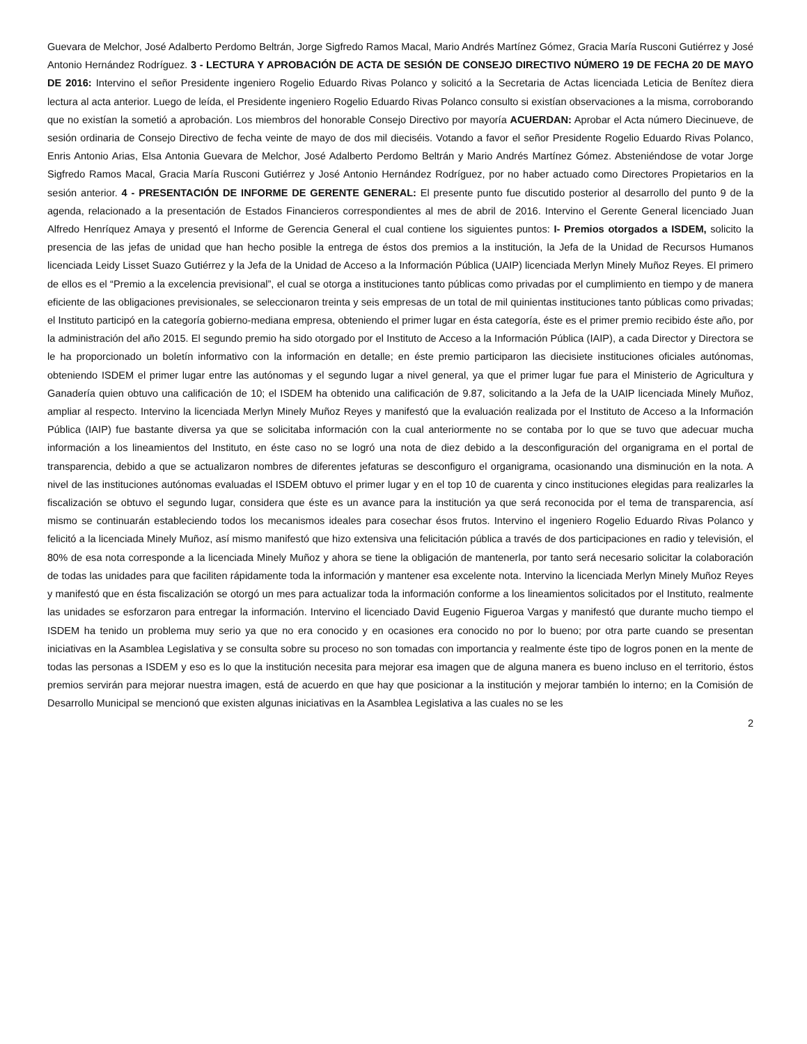Guevara de Melchor, José Adalberto Perdomo Beltrán, Jorge Sigfredo Ramos Macal, Mario Andrés Martínez Gómez, Gracia María Rusconi Gutiérrez y José Antonio Hernández Rodríguez. 3 - LECTURA Y APROBACIÓN DE ACTA DE SESIÓN DE CONSEJO DIRECTIVO NÚMERO 19 DE FECHA 20 DE MAYO DE 2016: Intervino el señor Presidente ingeniero Rogelio Eduardo Rivas Polanco y solicitó a la Secretaria de Actas licenciada Leticia de Benítez diera lectura al acta anterior. Luego de leída, el Presidente ingeniero Rogelio Eduardo Rivas Polanco consulto si existían observaciones a la misma, corroborando que no existían la sometió a aprobación. Los miembros del honorable Consejo Directivo por mayoría ACUERDAN: Aprobar el Acta número Diecinueve, de sesión ordinaria de Consejo Directivo de fecha veinte de mayo de dos mil dieciséis. Votando a favor el señor Presidente Rogelio Eduardo Rivas Polanco, Enris Antonio Arias, Elsa Antonia Guevara de Melchor, José Adalberto Perdomo Beltrán y Mario Andrés Martínez Gómez. Absteniéndose de votar Jorge Sigfredo Ramos Macal, Gracia María Rusconi Gutiérrez y José Antonio Hernández Rodríguez, por no haber actuado como Directores Propietarios en la sesión anterior. 4 - PRESENTACIÓN DE INFORME DE GERENTE GENERAL: El presente punto fue discutido posterior al desarrollo del punto 9 de la agenda, relacionado a la presentación de Estados Financieros correspondientes al mes de abril de 2016. Intervino el Gerente General licenciado Juan Alfredo Henríquez Amaya y presentó el Informe de Gerencia General el cual contiene los siguientes puntos: I- Premios otorgados a ISDEM, solicito la presencia de las jefas de unidad que han hecho posible la entrega de éstos dos premios a la institución, la Jefa de la Unidad de Recursos Humanos licenciada Leidy Lisset Suazo Gutiérrez y la Jefa de la Unidad de Acceso a la Información Pública (UAIP) licenciada Merlyn Minely Muñoz Reyes. El primero de ellos es el “Premio a la excelencia previsional”, el cual se otorga a instituciones tanto públicas como privadas por el cumplimiento en tiempo y de manera eficiente de las obligaciones previsionales, se seleccionaron treinta y seis empresas de un total de mil quinientas instituciones tanto públicas como privadas; el Instituto participó en la categoría gobierno-mediana empresa, obteniendo el primer lugar en ésta categoría, éste es el primer premio recibido éste año, por la administración del año 2015. El segundo premio ha sido otorgado por el Instituto de Acceso a la Información Pública (IAIP), a cada Director y Directora se le ha proporcionado un boletín informativo con la información en detalle; en éste premio participaron las diecisiete instituciones oficiales autónomas, obteniendo ISDEM el primer lugar entre las autónomas y el segundo lugar a nivel general, ya que el primer lugar fue para el Ministerio de Agricultura y Ganadería quien obtuvo una calificación de 10; el ISDEM ha obtenido una calificación de 9.87, solicitando a la Jefa de la UAIP licenciada Minely Muñoz, ampliar al respecto. Intervino la licenciada Merlyn Minely Muñoz Reyes y manifestó que la evaluación realizada por el Instituto de Acceso a la Información Pública (IAIP) fue bastante diversa ya que se solicitaba información con la cual anteriormente no se contaba por lo que se tuvo que adecuar mucha información a los lineamientos del Instituto, en éste caso no se logró una nota de diez debido a la desconfiguración del organigrama en el portal de transparencia, debido a que se actualizaron nombres de diferentes jefaturas se desconfiguro el organigrama, ocasionando una disminución en la nota. A nivel de las instituciones autónomas evaluadas el ISDEM obtuvo el primer lugar y en el top 10 de cuarenta y cinco instituciones elegidas para realizarles la fiscalización se obtuvo el segundo lugar, considera que éste es un avance para la institución ya que será reconocida por el tema de transparencia, así mismo se continuarán estableciendo todos los mecanismos ideales para cosechar ésos frutos. Intervino el ingeniero Rogelio Eduardo Rivas Polanco y felicitó a la licenciada Minely Muñoz, así mismo manifestó que hizo extensiva una felicitación pública a través de dos participaciones en radio y televisión, el 80% de esa nota corresponde a la licenciada Minely Muñoz y ahora se tiene la obligación de mantenerla, por tanto será necesario solicitar la colaboración de todas las unidades para que faciliten rápidamente toda la información y mantener esa excelente nota. Intervino la licenciada Merlyn Minely Muñoz Reyes y manifestó que en ésta fiscalización se otorgó un mes para actualizar toda la información conforme a los lineamientos solicitados por el Instituto, realmente las unidades se esforzaron para entregar la información. Intervino el licenciado David Eugenio Figueroa Vargas y manifestó que durante mucho tiempo el ISDEM ha tenido un problema muy serio ya que no era conocido y en ocasiones era conocido no por lo bueno; por otra parte cuando se presentan iniciativas en la Asamblea Legislativa y se consulta sobre su proceso no son tomadas con importancia y realmente éste tipo de logros ponen en la mente de todas las personas a ISDEM y eso es lo que la institución necesita para mejorar esa imagen que de alguna manera es bueno incluso en el territorio, éstos premios servirán para mejorar nuestra imagen, está de acuerdo en que hay que posicionar a la institución y mejorar también lo interno; en la Comisión de Desarrollo Municipal se mencionó que existen algunas iniciativas en la Asamblea Legislativa a las cuales no se les
2